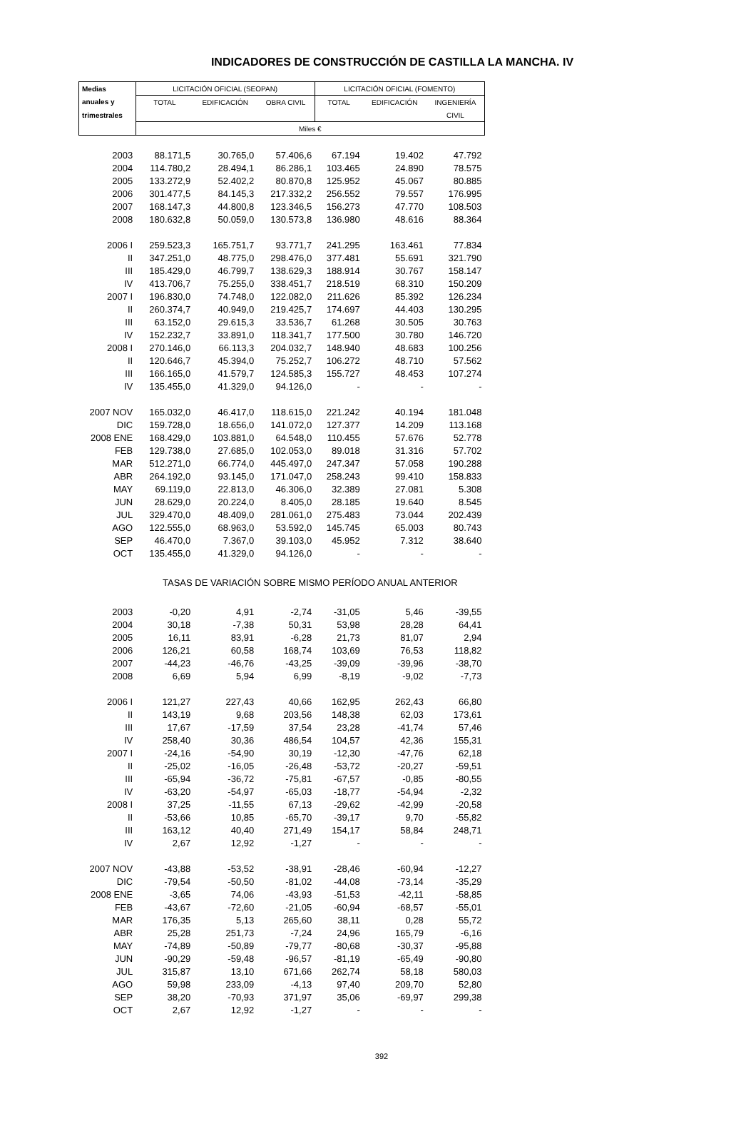INDICADORES DE CONSTRUCCIÓN DE CASTILLA LA MANCHA. IV
| Medias | LICITACIÓN OFICIAL (SEOPAN) | | | LICITACIÓN OFICIAL (FOMENTO) | | |
| anuales y | TOTAL | EDIFICACIÓN | OBRA CIVIL | TOTAL | EDIFICACIÓN | INGENIERÍA |
| trimestrales | | | | | | CIVIL |
| | Miles € | | | | | |
| 2003 | 88.171,5 | 30.765,0 | 57.406,6 | 67.194 | 19.402 | 47.792 |
| 2004 | 114.780,2 | 28.494,1 | 86.286,1 | 103.465 | 24.890 | 78.575 |
| 2005 | 133.272,9 | 52.402,2 | 80.870,8 | 125.952 | 45.067 | 80.885 |
| 2006 | 301.477,5 | 84.145,3 | 217.332,2 | 256.552 | 79.557 | 176.995 |
| 2007 | 168.147,3 | 44.800,8 | 123.346,5 | 156.273 | 47.770 | 108.503 |
| 2008 | 180.632,8 | 50.059,0 | 130.573,8 | 136.980 | 48.616 | 88.364 |
| 2006 I | 259.523,3 | 165.751,7 | 93.771,7 | 241.295 | 163.461 | 77.834 |
| II | 347.251,0 | 48.775,0 | 298.476,0 | 377.481 | 55.691 | 321.790 |
| III | 185.429,0 | 46.799,7 | 138.629,3 | 188.914 | 30.767 | 158.147 |
| IV | 413.706,7 | 75.255,0 | 338.451,7 | 218.519 | 68.310 | 150.209 |
| 2007 I | 196.830,0 | 74.748,0 | 122.082,0 | 211.626 | 85.392 | 126.234 |
| II | 260.374,7 | 40.949,0 | 219.425,7 | 174.697 | 44.403 | 130.295 |
| III | 63.152,0 | 29.615,3 | 33.536,7 | 61.268 | 30.505 | 30.763 |
| IV | 152.232,7 | 33.891,0 | 118.341,7 | 177.500 | 30.780 | 146.720 |
| 2008 I | 270.146,0 | 66.113,3 | 204.032,7 | 148.940 | 48.683 | 100.256 |
| II | 120.646,7 | 45.394,0 | 75.252,7 | 106.272 | 48.710 | 57.562 |
| III | 166.165,0 | 41.579,7 | 124.585,3 | 155.727 | 48.453 | 107.274 |
| IV | 135.455,0 | 41.329,0 | 94.126,0 | - | - | - |
| 2007 NOV | 165.032,0 | 46.417,0 | 118.615,0 | 221.242 | 40.194 | 181.048 |
| DIC | 159.728,0 | 18.656,0 | 141.072,0 | 127.377 | 14.209 | 113.168 |
| 2008 ENE | 168.429,0 | 103.881,0 | 64.548,0 | 110.455 | 57.676 | 52.778 |
| FEB | 129.738,0 | 27.685,0 | 102.053,0 | 89.018 | 31.316 | 57.702 |
| MAR | 512.271,0 | 66.774,0 | 445.497,0 | 247.347 | 57.058 | 190.288 |
| ABR | 264.192,0 | 93.145,0 | 171.047,0 | 258.243 | 99.410 | 158.833 |
| MAY | 69.119,0 | 22.813,0 | 46.306,0 | 32.389 | 27.081 | 5.308 |
| JUN | 28.629,0 | 20.224,0 | 8.405,0 | 28.185 | 19.640 | 8.545 |
| JUL | 329.470,0 | 48.409,0 | 281.061,0 | 275.483 | 73.044 | 202.439 |
| AGO | 122.555,0 | 68.963,0 | 53.592,0 | 145.745 | 65.003 | 80.743 |
| SEP | 46.470,0 | 7.367,0 | 39.103,0 | 45.952 | 7.312 | 38.640 |
| OCT | 135.455,0 | 41.329,0 | 94.126,0 | - | - | - |
| | TASAS DE VARIACIÓN SOBRE MISMO PERÍODO ANUAL ANTERIOR | | | | | |
| 2003 | -0,20 | 4,91 | -2,74 | -31,05 | 5,46 | -39,55 |
| 2004 | 30,18 | -7,38 | 50,31 | 53,98 | 28,28 | 64,41 |
| 2005 | 16,11 | 83,91 | -6,28 | 21,73 | 81,07 | 2,94 |
| 2006 | 126,21 | 60,58 | 168,74 | 103,69 | 76,53 | 118,82 |
| 2007 | -44,23 | -46,76 | -43,25 | -39,09 | -39,96 | -38,70 |
| 2008 | 6,69 | 5,94 | 6,99 | -8,19 | -9,02 | -7,73 |
| 2006 I | 121,27 | 227,43 | 40,66 | 162,95 | 262,43 | 66,80 |
| II | 143,19 | 9,68 | 203,56 | 148,38 | 62,03 | 173,61 |
| III | 17,67 | -17,59 | 37,54 | 23,28 | -41,74 | 57,46 |
| IV | 258,40 | 30,36 | 486,54 | 104,57 | 42,36 | 155,31 |
| 2007 I | -24,16 | -54,90 | 30,19 | -12,30 | -47,76 | 62,18 |
| II | -25,02 | -16,05 | -26,48 | -53,72 | -20,27 | -59,51 |
| III | -65,94 | -36,72 | -75,81 | -67,57 | -0,85 | -80,55 |
| IV | -63,20 | -54,97 | -65,03 | -18,77 | -54,94 | -2,32 |
| 2008 I | 37,25 | -11,55 | 67,13 | -29,62 | -42,99 | -20,58 |
| II | -53,66 | 10,85 | -65,70 | -39,17 | 9,70 | -55,82 |
| III | 163,12 | 40,40 | 271,49 | 154,17 | 58,84 | 248,71 |
| IV | 2,67 | 12,92 | -1,27 | - | - | - |
| 2007 NOV | -43,88 | -53,52 | -38,91 | -28,46 | -60,94 | -12,27 |
| DIC | -79,54 | -50,50 | -81,02 | -44,08 | -73,14 | -35,29 |
| 2008 ENE | -3,65 | 74,06 | -43,93 | -51,53 | -42,11 | -58,85 |
| FEB | -43,67 | -72,60 | -21,05 | -60,94 | -68,57 | -55,01 |
| MAR | 176,35 | 5,13 | 265,60 | 38,11 | 0,28 | 55,72 |
| ABR | 25,28 | 251,73 | -7,24 | 24,96 | 165,79 | -6,16 |
| MAY | -74,89 | -50,89 | -79,77 | -80,68 | -30,37 | -95,88 |
| JUN | -90,29 | -59,48 | -96,57 | -81,19 | -65,49 | -90,80 |
| JUL | 315,87 | 13,10 | 671,66 | 262,74 | 58,18 | 580,03 |
| AGO | 59,98 | 233,09 | -4,13 | 97,40 | 209,70 | 52,80 |
| SEP | 38,20 | -70,93 | 371,97 | 35,06 | -69,97 | 299,38 |
| OCT | 2,67 | 12,92 | -1,27 | - | - | - |
392